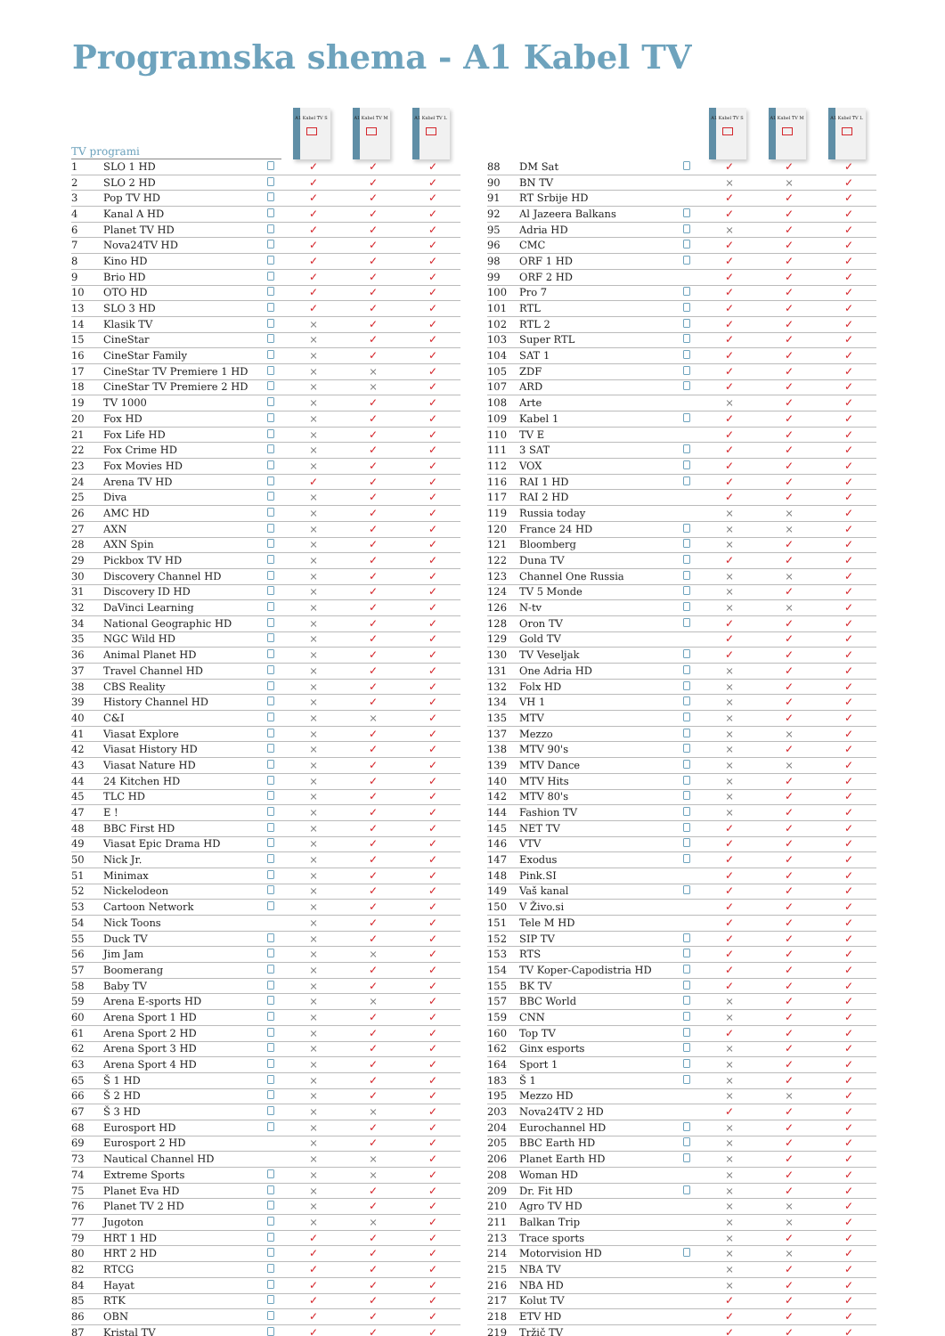Programska shema - A1 Kabel TV
| TV programi | | | A1 Kabel TV S | A1 Kabel TV M | A1 Kabel TV L |
| --- | --- | --- | --- | --- | --- |
| 1 | SLO 1 HD | | ✓ | ✓ | ✓ |
| 2 | SLO 2 HD | | ✓ | ✓ | ✓ |
| 3 | Pop TV HD | | ✓ | ✓ | ✓ |
| 4 | Kanal A HD | | ✓ | ✓ | ✓ |
| 6 | Planet TV HD | | ✓ | ✓ | ✓ |
| 7 | Nova24TV HD | | ✓ | ✓ | ✓ |
| 8 | Kino HD | | ✓ | ✓ | ✓ |
| 9 | Brio HD | | ✓ | ✓ | ✓ |
| 10 | OTO HD | | ✓ | ✓ | ✓ |
| 13 | SLO 3 HD | | ✓ | ✓ | ✓ |
| 14 | Klasik TV | | × | ✓ | ✓ |
| 15 | CineStar | | × | ✓ | ✓ |
| 16 | CineStar Family | | × | ✓ | ✓ |
| 17 | CineStar TV Premiere 1 HD | | × | × | ✓ |
| 18 | CineStar TV Premiere 2 HD | | × | × | ✓ |
| 19 | TV 1000 | | × | ✓ | ✓ |
| 20 | Fox HD | | × | ✓ | ✓ |
| 21 | Fox Life HD | | × | ✓ | ✓ |
| 22 | Fox Crime HD | | × | ✓ | ✓ |
| 23 | Fox Movies HD | | × | ✓ | ✓ |
| 24 | Arena TV HD | | ✓ | ✓ | ✓ |
| 25 | Diva | | × | ✓ | ✓ |
| 26 | AMC HD | | × | ✓ | ✓ |
| 27 | AXN | | × | ✓ | ✓ |
| 28 | AXN Spin | | × | ✓ | ✓ |
| 29 | Pickbox TV HD | | × | ✓ | ✓ |
| 30 | Discovery Channel HD | | × | ✓ | ✓ |
| 31 | Discovery ID HD | | × | ✓ | ✓ |
| 32 | DaVinci Learning | | × | ✓ | ✓ |
| 34 | National Geographic HD | | × | ✓ | ✓ |
| 35 | NGC Wild HD | | × | ✓ | ✓ |
| 36 | Animal Planet HD | | × | ✓ | ✓ |
| 37 | Travel Channel HD | | × | ✓ | ✓ |
| 38 | CBS Reality | | × | ✓ | ✓ |
| 39 | History Channel HD | | × | ✓ | ✓ |
| 40 | C&I | | × | × | ✓ |
| 41 | Viasat Explore | | × | ✓ | ✓ |
| 42 | Viasat History HD | | × | ✓ | ✓ |
| 43 | Viasat Nature HD | | × | ✓ | ✓ |
| 44 | 24 Kitchen HD | | × | ✓ | ✓ |
| 45 | TLC HD | | × | ✓ | ✓ |
| 47 | E ! | | × | ✓ | ✓ |
| 48 | BBC First HD | | × | ✓ | ✓ |
| 49 | Viasat Epic Drama HD | | × | ✓ | ✓ |
| 50 | Nick Jr. | | × | ✓ | ✓ |
| 51 | Minimax | | × | ✓ | ✓ |
| 52 | Nickelodeon | | × | ✓ | ✓ |
| 53 | Cartoon Network | | × | ✓ | ✓ |
| 54 | Nick Toons | | × | ✓ | ✓ |
| 55 | Duck TV | | × | ✓ | ✓ |
| 56 | Jim Jam | | × | × | ✓ |
| 57 | Boomerang | | × | ✓ | ✓ |
| 58 | Baby TV | | × | ✓ | ✓ |
| 59 | Arena E-sports HD | | × | × | ✓ |
| 60 | Arena Sport 1 HD | | × | ✓ | ✓ |
| 61 | Arena Sport 2 HD | | × | ✓ | ✓ |
| 62 | Arena Sport 3 HD | | × | ✓ | ✓ |
| 63 | Arena Sport 4 HD | | × | ✓ | ✓ |
| 65 | Š 1 HD | | × | ✓ | ✓ |
| 66 | Š 2 HD | | × | ✓ | ✓ |
| 67 | Š 3 HD | | × | × | ✓ |
| 68 | Eurosport HD | | × | ✓ | ✓ |
| 69 | Eurosport 2 HD | | × | ✓ | ✓ |
| 73 | Nautical Channel HD | | × | × | ✓ |
| 74 | Extreme Sports | | × | × | ✓ |
| 75 | Planet Eva HD | | × | ✓ | ✓ |
| 76 | Planet TV 2 HD | | × | ✓ | ✓ |
| 77 | Jugoton | | × | × | ✓ |
| 79 | HRT 1 HD | | ✓ | ✓ | ✓ |
| 80 | HRT 2 HD | | ✓ | ✓ | ✓ |
| 82 | RTCG | | ✓ | ✓ | ✓ |
| 84 | Hayat | | ✓ | ✓ | ✓ |
| 85 | RTK | | ✓ | ✓ | ✓ |
| 86 | OBN | | ✓ | ✓ | ✓ |
| 87 | Kristal TV | | ✓ | ✓ | ✓ |
| | | | A1 Kabel TV S | A1 Kabel TV M | A1 Kabel TV L |
| --- | --- | --- | --- | --- | --- |
| 88 | DM Sat | | ✓ | ✓ | ✓ |
| 90 | BN TV | | × | × | ✓ |
| 91 | RT Srbije HD | | ✓ | ✓ | ✓ |
| 92 | Al Jazeera Balkans | | ✓ | ✓ | ✓ |
| 95 | Adria HD | | × | ✓ | ✓ |
| 96 | CMC | | ✓ | ✓ | ✓ |
| 98 | ORF 1 HD | | ✓ | ✓ | ✓ |
| 99 | ORF 2 HD | | ✓ | ✓ | ✓ |
| 100 | Pro 7 | | ✓ | ✓ | ✓ |
| 101 | RTL | | ✓ | ✓ | ✓ |
| 102 | RTL 2 | | ✓ | ✓ | ✓ |
| 103 | Super RTL | | ✓ | ✓ | ✓ |
| 104 | SAT 1 | | ✓ | ✓ | ✓ |
| 105 | ZDF | | ✓ | ✓ | ✓ |
| 107 | ARD | | ✓ | ✓ | ✓ |
| 108 | Arte | | × | ✓ | ✓ |
| 109 | Kabel 1 | | ✓ | ✓ | ✓ |
| 110 | TV E | | ✓ | ✓ | ✓ |
| 111 | 3 SAT | | ✓ | ✓ | ✓ |
| 112 | VOX | | ✓ | ✓ | ✓ |
| 116 | RAI 1 HD | | ✓ | ✓ | ✓ |
| 117 | RAI 2 HD | | ✓ | ✓ | ✓ |
| 119 | Russia today | | × | × | ✓ |
| 120 | France 24 HD | | × | × | ✓ |
| 121 | Bloomberg | | × | ✓ | ✓ |
| 122 | Duna TV | | ✓ | ✓ | ✓ |
| 123 | Channel One Russia | | × | × | ✓ |
| 124 | TV 5 Monde | | × | ✓ | ✓ |
| 126 | N-tv | | × | × | ✓ |
| 128 | Oron TV | | ✓ | ✓ | ✓ |
| 129 | Gold TV | | ✓ | ✓ | ✓ |
| 130 | TV Veseljak | | ✓ | ✓ | ✓ |
| 131 | One Adria HD | | × | ✓ | ✓ |
| 132 | Folx HD | | × | ✓ | ✓ |
| 134 | VH 1 | | × | ✓ | ✓ |
| 135 | MTV | | × | ✓ | ✓ |
| 137 | Mezzo | | × | × | ✓ |
| 138 | MTV 90's | | × | ✓ | ✓ |
| 139 | MTV Dance | | × | × | ✓ |
| 140 | MTV Hits | | × | ✓ | ✓ |
| 142 | MTV 80's | | × | ✓ | ✓ |
| 144 | Fashion TV | | × | ✓ | ✓ |
| 145 | NET TV | | ✓ | ✓ | ✓ |
| 146 | VTV | | ✓ | ✓ | ✓ |
| 147 | Exodus | | ✓ | ✓ | ✓ |
| 148 | Pink.SI | | ✓ | ✓ | ✓ |
| 149 | Vaš kanal | | ✓ | ✓ | ✓ |
| 150 | V Živo.si | | ✓ | ✓ | ✓ |
| 151 | Tele M HD | | ✓ | ✓ | ✓ |
| 152 | SIP TV | | ✓ | ✓ | ✓ |
| 153 | RTS | | ✓ | ✓ | ✓ |
| 154 | TV Koper-Capodistria HD | | ✓ | ✓ | ✓ |
| 155 | BK TV | | ✓ | ✓ | ✓ |
| 157 | BBC World | | × | ✓ | ✓ |
| 159 | CNN | | × | ✓ | ✓ |
| 160 | Top TV | | ✓ | ✓ | ✓ |
| 162 | Ginx esports | | × | ✓ | ✓ |
| 164 | Sport 1 | | × | ✓ | ✓ |
| 183 | Š 1 | | × | ✓ | ✓ |
| 195 | Mezzo HD | | × | × | ✓ |
| 203 | Nova24TV 2 HD | | ✓ | ✓ | ✓ |
| 204 | Eurochannel HD | | × | ✓ | ✓ |
| 205 | BBC Earth HD | | × | ✓ | ✓ |
| 206 | Planet Earth HD | | × | ✓ | ✓ |
| 208 | Woman HD | | × | ✓ | ✓ |
| 209 | Dr. Fit HD | | × | ✓ | ✓ |
| 210 | Agro TV HD | | × | × | ✓ |
| 211 | Balkan Trip | | × | × | ✓ |
| 213 | Trace sports | | × | ✓ | ✓ |
| 214 | Motorvision HD | | × | × | ✓ |
| 215 | NBA TV | | × | ✓ | ✓ |
| 216 | NBA HD | | × | ✓ | ✓ |
| 217 | Kolut TV | | ✓ | ✓ | ✓ |
| 218 | ETV HD | | ✓ | ✓ | ✓ |
| 219 | Tržič TV | | ✓ | ✓ | ✓ |